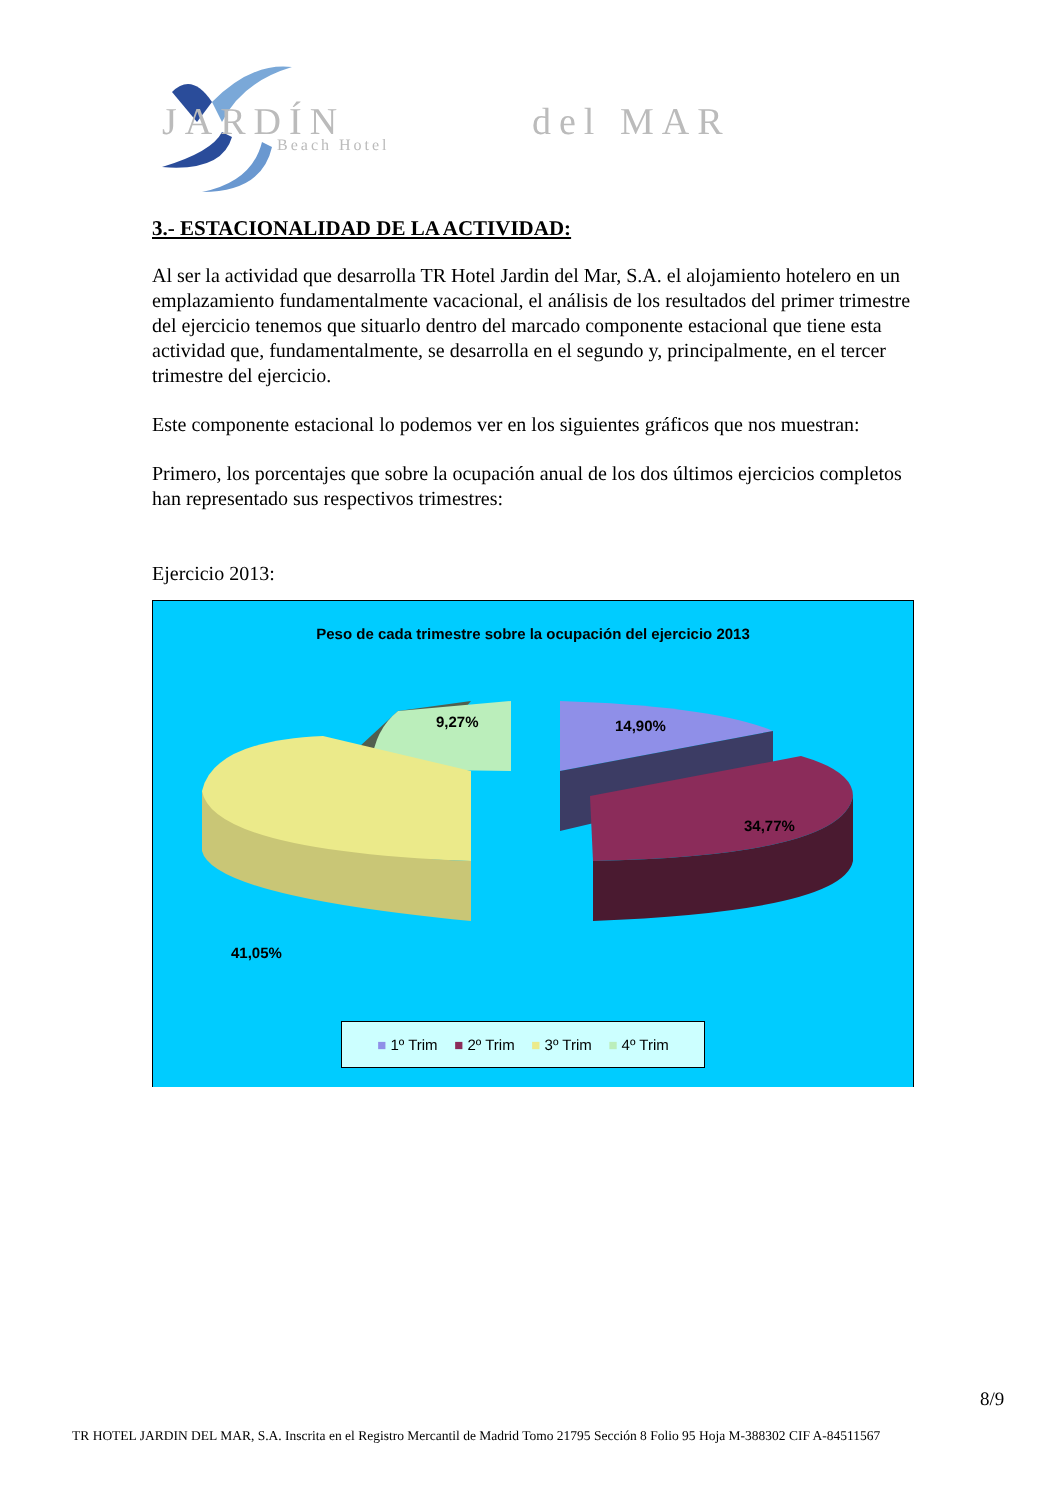JARDÍN
del MAR
Beach Hotel
3.- ESTACIONALIDAD DE LA ACTIVIDAD:
Al ser la actividad que desarrolla TR Hotel Jardin del Mar, S.A. el alojamiento hotelero en un emplazamiento fundamentalmente vacacional, el análisis de los resultados del primer trimestre del ejercicio tenemos que situarlo dentro del marcado componente estacional que tiene esta actividad que, fundamentalmente, se desarrolla en el segundo y, principalmente, en el tercer trimestre del ejercicio.
Este componente estacional lo podemos ver en los siguientes gráficos que nos muestran:
Primero, los porcentajes que sobre la ocupación anual de los dos últimos ejercicios completos han representado sus respectivos trimestres:
Ejercicio 2013:
Peso de cada trimestre sobre la ocupación del ejercicio 2013
9,27% 14,90%
34,77%
41,05%
■ 1º Trim ■ 2º Trim ■ 3º Trim ■ 4º Trim
8/9
TR HOTEL JARDIN DEL MAR, S.A. Inscrita en el Registro Mercantil de Madrid Tomo 21795 Sección 8 Folio 95 Hoja M-388302 CIF A-84511567